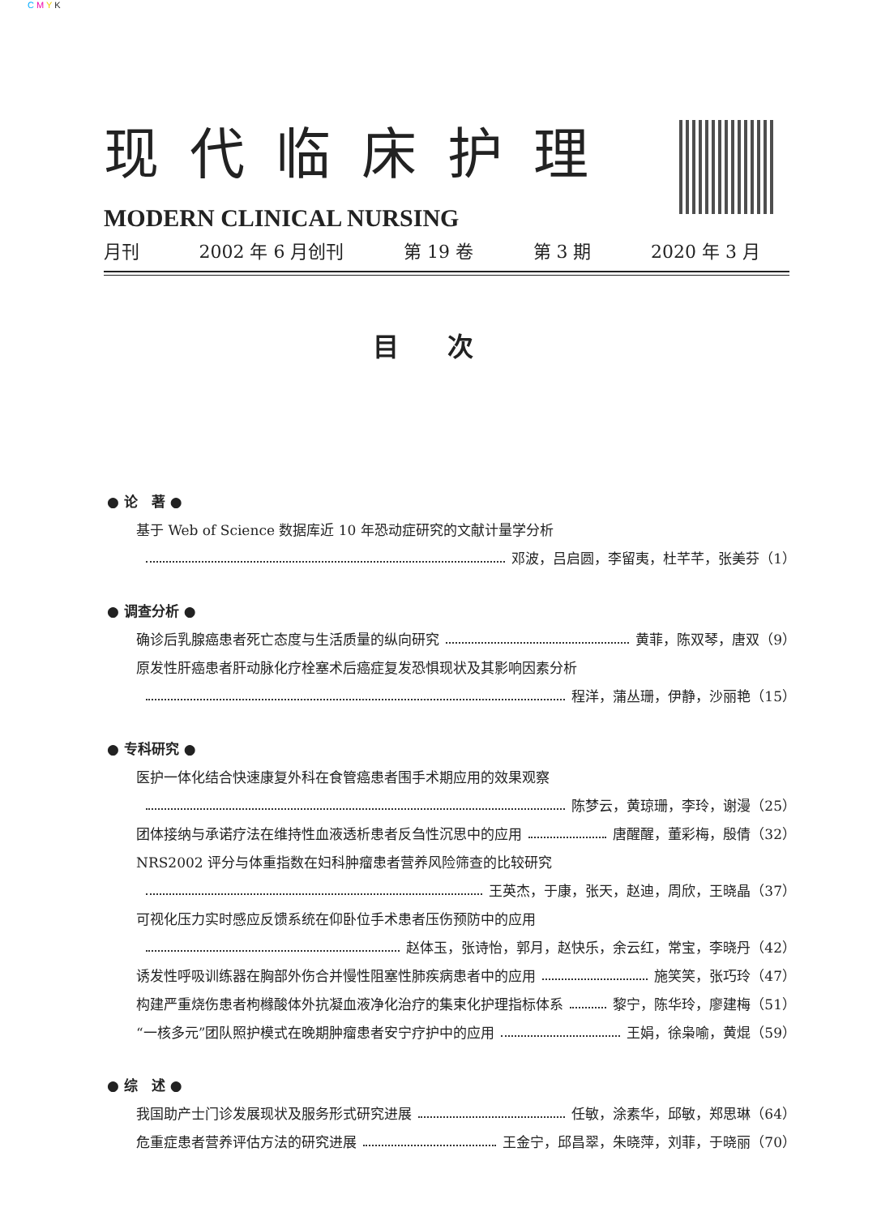C M Y K
现代临床护理
MODERN CLINICAL NURSING
月刊 2002 年 6 月创刊 第 19 卷 第 3 期 2020 年 3 月
目次
● 论　著 ●
基于 Web of Science 数据库近 10 年恐动症研究的文献计量学分析
邓波，吕启圆，李留夷，杜芊芊，张美芬（1）
● 调查分析 ●
确诊后乳腺癌患者死亡态度与生活质量的纵向研究 黄菲，陈双琴，唐双（9）
原发性肝癌患者肝动脉化疗栓塞术后癌症复发恐惧现状及其影响因素分析
程洋，蒲丛珊，伊静，沙丽艳（15）
● 专科研究 ●
医护一体化结合快速康复外科在食管癌患者围手术期应用的效果观察
陈梦云，黄琼珊，李玲，谢漫（25）
团体接纳与承诺疗法在维持性血液透析患者反刍性沉思中的应用 唐醒醒，董彩梅，殷倩（32）
NRS2002 评分与体重指数在妇科肿瘤患者营养风险筛查的比较研究
王英杰，于康，张天，赵迪，周欣，王晓晶（37）
可视化压力实时感应反馈系统在仰卧位手术患者压伤预防中的应用
赵体玉，张诗怡，郭月，赵快乐，余云红，常宝，李晓丹（42）
诱发性呼吸训练器在胸部外伤合并慢性阻塞性肺疾病患者中的应用 施笑笑，张巧玲（47）
构建严重烧伤患者枸橼酸体外抗凝血液净化治疗的集束化护理指标体系 黎宁，陈华玲，廖建梅（51）
“一核多元”团队照护模式在晚期肿瘤患者安宁疗护中的应用 王娟，徐枭喻，黄焜（59）
● 综　述 ●
我国助产士门诊发展现状及服务形式研究进展 任敏，涂素华，邱敏，郑思琳（64）
危重症患者营养评估方法的研究进展 王金宁，邱昌翠，朱晓萍，刘菲，于晓丽（70）